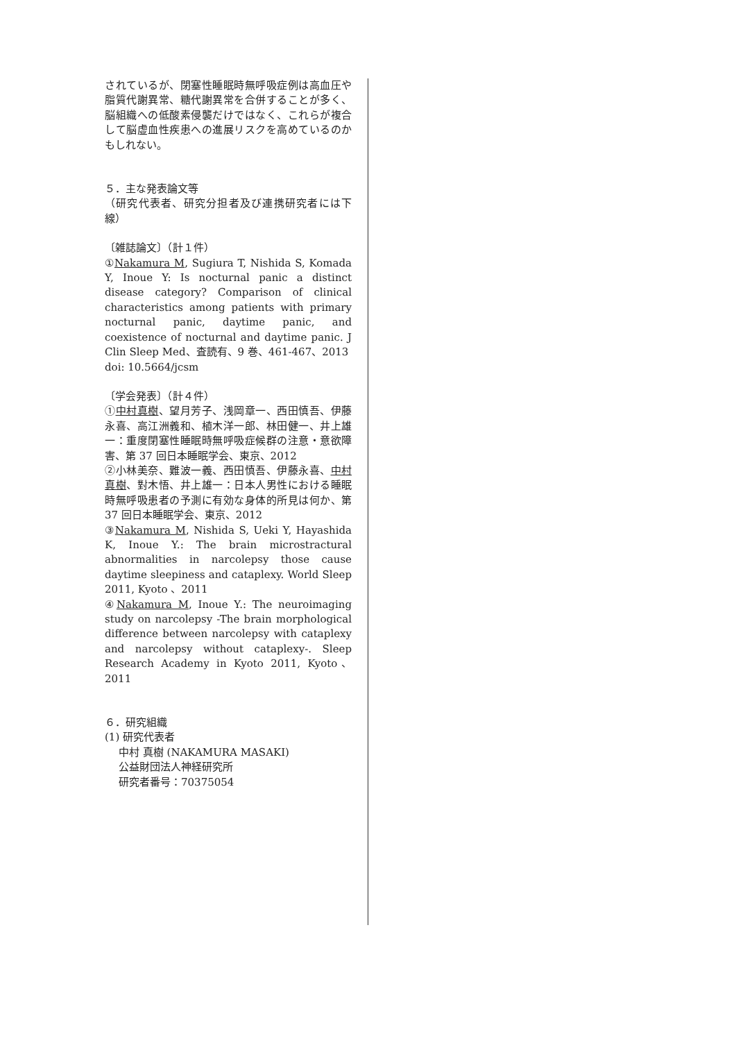されているが、閉塞性睡眠時無呼吸症例は高血圧や脂質代謝異常、糖代謝異常を合併することが多く、脳組織への低酸素侵襲だけではなく、これらが複合して脳虚血性疾患への進展リスクを高めているのかもしれない。
５．主な発表論文等
（研究代表者、研究分担者及び連携研究者には下線）
〔雑誌論文〕（計１件）
①Nakamura M, Sugiura T, Nishida S, Komada Y, Inoue Y: Is nocturnal panic a distinct disease category? Comparison of clinical characteristics among patients with primary nocturnal panic, daytime panic, and coexistence of nocturnal and daytime panic. J Clin Sleep Med、査読有、9 巻、461-467、2013
doi: 10.5664/jcsm
〔学会発表〕（計４件）
①中村真樹、望月芳子、浅岡章一、西田慎吾、伊藤永喜、高江洲義和、植木洋一郎、林田健一、井上雄一：重度閉塞性睡眠時無呼吸症候群の注意・意欲障害、第 37 回日本睡眠学会、東京、2012
②小林美奈、難波一義、西田慎吾、伊藤永喜、中村真樹、對木悟、井上雄一：日本人男性における睡眠時無呼吸患者の予測に有効な身体的所見は何か、第 37 回日本睡眠学会、東京、2012
③Nakamura M, Nishida S, Ueki Y, Hayashida K, Inoue Y.: The brain microstractural abnormalities in narcolepsy those cause daytime sleepiness and cataplexy. World Sleep 2011, Kyoto 、2011
④Nakamura M, Inoue Y.: The neuroimaging study on narcolepsy -The brain morphological difference between narcolepsy with cataplexy and narcolepsy without cataplexy-. Sleep Research Academy in Kyoto 2011, Kyoto、2011
６．研究組織
(1) 研究代表者
中村 真樹 (NAKAMURA MASAKI)
公益財団法人神経研究所
研究者番号：70375054